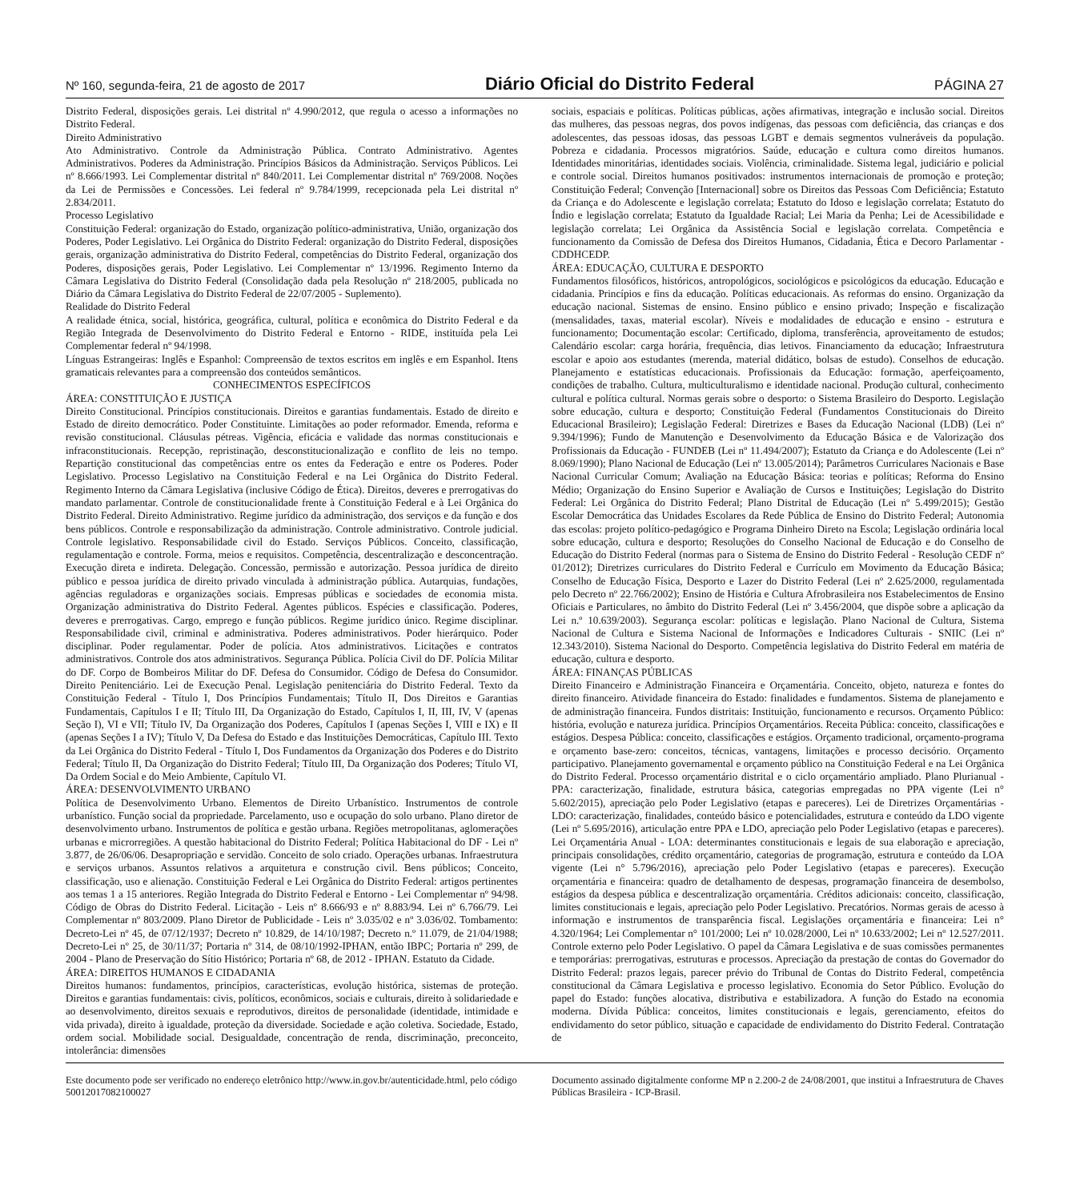Nº 160, segunda-feira, 21 de agosto de 2017 Diário Oficial do Distrito Federal PÁGINA 27
Distrito Federal, disposições gerais. Lei distrital nº 4.990/2012, que regula o acesso a informações no Distrito Federal.
Direito Administrativo
Ato Administrativo. Controle da Administração Pública. Contrato Administrativo. Agentes Administrativos. Poderes da Administração. Princípios Básicos da Administração. Serviços Públicos. Lei nº 8.666/1993. Lei Complementar distrital nº 840/2011. Lei Complementar distrital nº 769/2008. Noções da Lei de Permissões e Concessões. Lei federal nº 9.784/1999, recepcionada pela Lei distrital nº 2.834/2011.
Processo Legislativo
Constituição Federal: organização do Estado, organização político-administrativa, União, organização dos Poderes, Poder Legislativo. Lei Orgânica do Distrito Federal: organização do Distrito Federal, disposições gerais, organização administrativa do Distrito Federal, competências do Distrito Federal, organização dos Poderes, disposições gerais, Poder Legislativo. Lei Complementar nº 13/1996. Regimento Interno da Câmara Legislativa do Distrito Federal (Consolidação dada pela Resolução nº 218/2005, publicada no Diário da Câmara Legislativa do Distrito Federal de 22/07/2005 - Suplemento).
Realidade do Distrito Federal
A realidade étnica, social, histórica, geográfica, cultural, política e econômica do Distrito Federal e da Região Integrada de Desenvolvimento do Distrito Federal e Entorno - RIDE, instituída pela Lei Complementar federal nº 94/1998.
Línguas Estrangeiras: Inglês e Espanhol: Compreensão de textos escritos em inglês e em Espanhol. Itens gramaticais relevantes para a compreensão dos conteúdos semânticos.
CONHECIMENTOS ESPECÍFICOS
ÁREA: CONSTITUIÇÃO E JUSTIÇA
Direito Constitucional. Princípios constitucionais. Direitos e garantias fundamentais. Estado de direito e Estado de direito democrático. Poder Constituinte. Limitações ao poder reformador. Emenda, reforma e revisão constitucional. Cláusulas pétreas. Vigência, eficácia e validade das normas constitucionais e infraconstitucionais. Recepção, repristinação, desconstitucionalização e conflito de leis no tempo. Repartição constitucional das competências entre os entes da Federação e entre os Poderes. Poder Legislativo. Processo Legislativo na Constituição Federal e na Lei Orgânica do Distrito Federal. Regimento Interno da Câmara Legislativa (inclusive Código de Ética). Direitos, deveres e prerrogativas do mandato parlamentar. Controle de constitucionalidade frente à Constituição Federal e à Lei Orgânica do Distrito Federal. Direito Administrativo. Regime jurídico da administração, dos serviços e da função e dos bens públicos. Controle e responsabilização da administração. Controle administrativo. Controle judicial. Controle legislativo. Responsabilidade civil do Estado. Serviços Públicos. Conceito, classificação, regulamentação e controle. Forma, meios e requisitos. Competência, descentralização e desconcentração. Execução direta e indireta. Delegação. Concessão, permissão e autorização. Pessoa jurídica de direito público e pessoa jurídica de direito privado vinculada à administração pública. Autarquias, fundações, agências reguladoras e organizações sociais. Empresas públicas e sociedades de economia mista. Organização administrativa do Distrito Federal. Agentes públicos. Espécies e classificação. Poderes, deveres e prerrogativas. Cargo, emprego e função públicos. Regime jurídico único. Regime disciplinar. Responsabilidade civil, criminal e administrativa. Poderes administrativos. Poder hierárquico. Poder disciplinar. Poder regulamentar. Poder de polícia. Atos administrativos. Licitações e contratos administrativos. Controle dos atos administrativos. Segurança Pública. Polícia Civil do DF. Polícia Militar do DF. Corpo de Bombeiros Militar do DF. Defesa do Consumidor. Código de Defesa do Consumidor. Direito Penitenciário. Lei de Execução Penal. Legislação penitenciária do Distrito Federal. Texto da Constituição Federal - Título I, Dos Princípios Fundamentais; Título II, Dos Direitos e Garantias Fundamentais, Capítulos I e II; Título III, Da Organização do Estado, Capítulos I, II, III, IV, V (apenas Seção I), VI e VII; Título IV, Da Organização dos Poderes, Capítulos I (apenas Seções I, VIII e IX) e II (apenas Seções I a IV); Título V, Da Defesa do Estado e das Instituições Democráticas, Capítulo III. Texto da Lei Orgânica do Distrito Federal - Título I, Dos Fundamentos da Organização dos Poderes e do Distrito Federal; Título II, Da Organização do Distrito Federal; Título III, Da Organização dos Poderes; Título VI, Da Ordem Social e do Meio Ambiente, Capítulo VI.
ÁREA: DESENVOLVIMENTO URBANO
Política de Desenvolvimento Urbano. Elementos de Direito Urbanístico. Instrumentos de controle urbanístico. Função social da propriedade. Parcelamento, uso e ocupação do solo urbano. Plano diretor de desenvolvimento urbano. Instrumentos de política e gestão urbana. Regiões metropolitanas, aglomerações urbanas e microrregiões. A questão habitacional do Distrito Federal; Política Habitacional do DF - Lei nº 3.877, de 26/06/06. Desapropriação e servidão. Conceito de solo criado. Operações urbanas. Infraestrutura e serviços urbanos. Assuntos relativos a arquitetura e construção civil. Bens públicos; Conceito, classificação, uso e alienação. Constituição Federal e Lei Orgânica do Distrito Federal: artigos pertinentes aos temas 1 a 15 anteriores. Região Integrada do Distrito Federal e Entorno - Lei Complementar nº 94/98. Código de Obras do Distrito Federal. Licitação - Leis nº 8.666/93 e nº 8.883/94. Lei nº 6.766/79. Lei Complementar nº 803/2009. Plano Diretor de Publicidade - Leis nº 3.035/02 e nº 3.036/02. Tombamento: Decreto-Lei nº 45, de 07/12/1937; Decreto nº 10.829, de 14/10/1987; Decreto n.º 11.079, de 21/04/1988; Decreto-Lei nº 25, de 30/11/37; Portaria nº 314, de 08/10/1992-IPHAN, então IBPC; Portaria nº 299, de 2004 - Plano de Preservação do Sítio Histórico; Portaria nº 68, de 2012 - IPHAN. Estatuto da Cidade.
ÁREA: DIREITOS HUMANOS E CIDADANIA
Direitos humanos: fundamentos, princípios, características, evolução histórica, sistemas de proteção. Direitos e garantias fundamentais: civis, políticos, econômicos, sociais e culturais, direito à solidariedade e ao desenvolvimento, direitos sexuais e reprodutivos, direitos de personalidade (identidade, intimidade e vida privada), direito à igualdade, proteção da diversidade. Sociedade e ação coletiva. Sociedade, Estado, ordem social. Mobilidade social. Desigualdade, concentração de renda, discriminação, preconceito, intolerância: dimensões
sociais, espaciais e políticas. Políticas públicas, ações afirmativas, integração e inclusão social. Direitos das mulheres, das pessoas negras, dos povos indígenas, das pessoas com deficiência, das crianças e dos adolescentes, das pessoas idosas, das pessoas LGBT e demais segmentos vulneráveis da população. Pobreza e cidadania. Processos migratórios. Saúde, educação e cultura como direitos humanos. Identidades minoritárias, identidades sociais. Violência, criminalidade. Sistema legal, judiciário e policial e controle social. Direitos humanos positivados: instrumentos internacionais de promoção e proteção; Constituição Federal; Convenção [Internacional] sobre os Direitos das Pessoas Com Deficiência; Estatuto da Criança e do Adolescente e legislação correlata; Estatuto do Idoso e legislação correlata; Estatuto do Índio e legislação correlata; Estatuto da Igualdade Racial; Lei Maria da Penha; Lei de Acessibilidade e legislação correlata; Lei Orgânica da Assistência Social e legislação correlata. Competência e funcionamento da Comissão de Defesa dos Direitos Humanos, Cidadania, Ética e Decoro Parlamentar - CDDHCEDP.
ÁREA: EDUCAÇÃO, CULTURA E DESPORTO
Fundamentos filosóficos, históricos, antropológicos, sociológicos e psicológicos da educação. Educação e cidadania. Princípios e fins da educação. Políticas educacionais. As reformas do ensino. Organização da educação nacional. Sistemas de ensino. Ensino público e ensino privado; Inspeção e fiscalização (mensalidades, taxas, material escolar). Níveis e modalidades de educação e ensino - estrutura e funcionamento; Documentação escolar: Certificado, diploma, transferência, aproveitamento de estudos; Calendário escolar: carga horária, frequência, dias letivos. Financiamento da educação; Infraestrutura escolar e apoio aos estudantes (merenda, material didático, bolsas de estudo). Conselhos de educação. Planejamento e estatísticas educacionais. Profissionais da Educação: formação, aperfeiçoamento, condições de trabalho. Cultura, multiculturalismo e identidade nacional. Produção cultural, conhecimento cultural e política cultural. Normas gerais sobre o desporto: o Sistema Brasileiro do Desporto. Legislação sobre educação, cultura e desporto; Constituição Federal (Fundamentos Constitucionais do Direito Educacional Brasileiro); Legislação Federal: Diretrizes e Bases da Educação Nacional (LDB) (Lei nº 9.394/1996); Fundo de Manutenção e Desenvolvimento da Educação Básica e de Valorização dos Profissionais da Educação - FUNDEB (Lei nº 11.494/2007); Estatuto da Criança e do Adolescente (Lei nº 8.069/1990); Plano Nacional de Educação (Lei nº 13.005/2014); Parâmetros Curriculares Nacionais e Base Nacional Curricular Comum; Avaliação na Educação Básica: teorias e políticas; Reforma do Ensino Médio; Organização do Ensino Superior e Avaliação de Cursos e Instituições; Legislação do Distrito Federal: Lei Orgânica do Distrito Federal; Plano Distrital de Educação (Lei nº 5.499/2015); Gestão Escolar Democrática das Unidades Escolares da Rede Pública de Ensino do Distrito Federal; Autonomia das escolas: projeto político-pedagógico e Programa Dinheiro Direto na Escola; Legislação ordinária local sobre educação, cultura e desporto; Resoluções do Conselho Nacional de Educação e do Conselho de Educação do Distrito Federal (normas para o Sistema de Ensino do Distrito Federal - Resolução CEDF nº 01/2012); Diretrizes curriculares do Distrito Federal e Currículo em Movimento da Educação Básica; Conselho de Educação Física, Desporto e Lazer do Distrito Federal (Lei nº 2.625/2000, regulamentada pelo Decreto nº 22.766/2002); Ensino de História e Cultura Afrobrasileira nos Estabelecimentos de Ensino Oficiais e Particulares, no âmbito do Distrito Federal (Lei nº 3.456/2004, que dispõe sobre a aplicação da Lei n.º 10.639/2003). Segurança escolar: políticas e legislação. Plano Nacional de Cultura, Sistema Nacional de Cultura e Sistema Nacional de Informações e Indicadores Culturais - SNIIC (Lei nº 12.343/2010). Sistema Nacional do Desporto. Competência legislativa do Distrito Federal em matéria de educação, cultura e desporto.
ÁREA: FINANÇAS PÚBLICAS
Direito Financeiro e Administração Financeira e Orçamentária. Conceito, objeto, natureza e fontes do direito financeiro. Atividade financeira do Estado: finalidades e fundamentos. Sistema de planejamento e de administração financeira. Fundos distritais: Instituição, funcionamento e recursos. Orçamento Público: história, evolução e natureza jurídica. Princípios Orçamentários. Receita Pública: conceito, classificações e estágios. Despesa Pública: conceito, classificações e estágios. Orçamento tradicional, orçamento-programa e orçamento base-zero: conceitos, técnicas, vantagens, limitações e processo decisório. Orçamento participativo. Planejamento governamental e orçamento público na Constituição Federal e na Lei Orgânica do Distrito Federal. Processo orçamentário distrital e o ciclo orçamentário ampliado. Plano Plurianual - PPA: caracterização, finalidade, estrutura básica, categorias empregadas no PPA vigente (Lei n° 5.602/2015), apreciação pelo Poder Legislativo (etapas e pareceres). Lei de Diretrizes Orçamentárias - LDO: caracterização, finalidades, conteúdo básico e potencialidades, estrutura e conteúdo da LDO vigente (Lei nº 5.695/2016), articulação entre PPA e LDO, apreciação pelo Poder Legislativo (etapas e pareceres). Lei Orçamentária Anual - LOA: determinantes constitucionais e legais de sua elaboração e apreciação, principais consolidações, crédito orçamentário, categorias de programação, estrutura e conteúdo da LOA vigente (Lei n° 5.796/2016), apreciação pelo Poder Legislativo (etapas e pareceres). Execução orçamentária e financeira: quadro de detalhamento de despesas, programação financeira de desembolso, estágios da despesa pública e descentralização orçamentária. Créditos adicionais: conceito, classificação, limites constitucionais e legais, apreciação pelo Poder Legislativo. Precatórios. Normas gerais de acesso à informação e instrumentos de transparência fiscal. Legislações orçamentária e financeira: Lei n° 4.320/1964; Lei Complementar n° 101/2000; Lei nº 10.028/2000, Lei nº 10.633/2002; Lei nº 12.527/2011. Controle externo pelo Poder Legislativo. O papel da Câmara Legislativa e de suas comissões permanentes e temporárias: prerrogativas, estruturas e processos. Apreciação da prestação de contas do Governador do Distrito Federal: prazos legais, parecer prévio do Tribunal de Contas do Distrito Federal, competência constitucional da Câmara Legislativa e processo legislativo. Economia do Setor Público. Evolução do papel do Estado: funções alocativa, distributiva e estabilizadora. A função do Estado na economia moderna. Dívida Pública: conceitos, limites constitucionais e legais, gerenciamento, efeitos do endividamento do setor público, situação e capacidade de endividamento do Distrito Federal. Contratação de
Este documento pode ser verificado no endereço eletrônico http://www.in.gov.br/autenticidade.html, pelo código 50012017082100027
Documento assinado digitalmente conforme MP n 2.200-2 de 24/08/2001, que institui a Infraestrutura de Chaves Públicas Brasileira - ICP-Brasil.